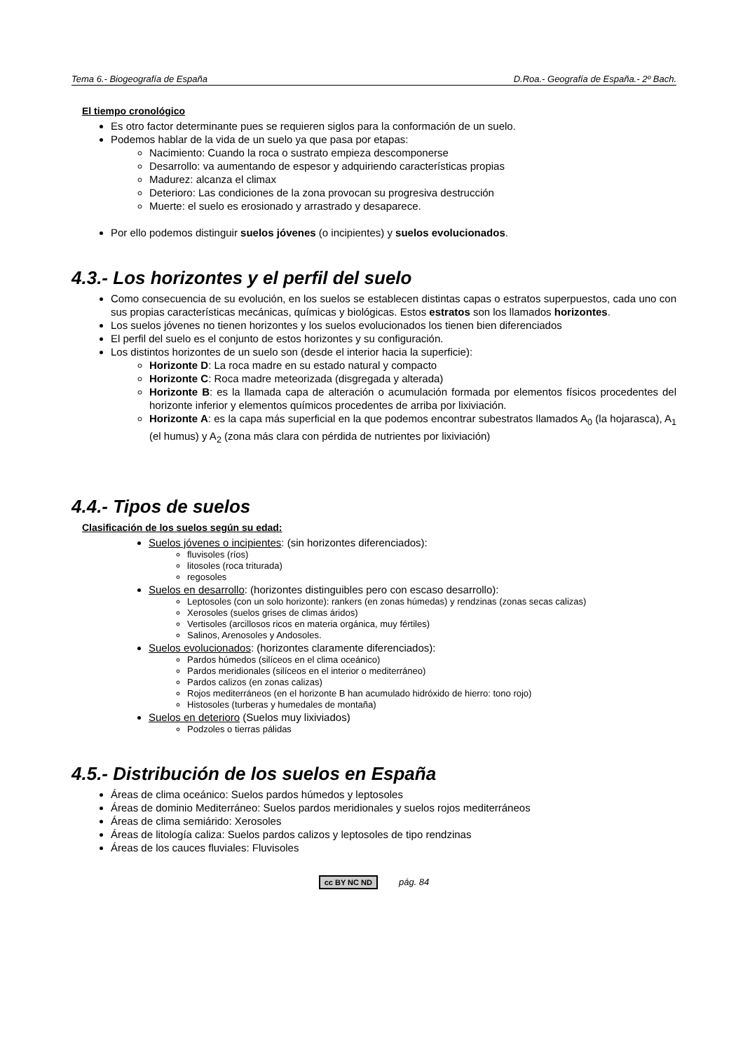Tema 6.- Biogeografía de España D.Roa.- Geografía de España.- 2º Bach.
El tiempo cronológico
Es otro factor determinante pues se requieren siglos para la conformación de un suelo.
Podemos hablar de la vida de un suelo ya que pasa por etapas:
Nacimiento: Cuando la roca o sustrato empieza descomponerse
Desarrollo: va aumentando de espesor y adquiriendo características propias
Madurez: alcanza el climax
Deterioro: Las condiciones de la zona provocan su progresiva destrucción
Muerte: el suelo es erosionado y arrastrado y desaparece.
Por ello podemos distinguir suelos jóvenes (o incipientes) y suelos evolucionados.
4.3.- Los horizontes y el perfil del suelo
Como consecuencia de su evolución, en los suelos se establecen distintas capas o estratos superpuestos, cada uno con sus propias características mecánicas, químicas y biológicas. Estos estratos son los llamados horizontes.
Los suelos jóvenes no tienen horizontes y los suelos evolucionados los tienen bien diferenciados
El perfil del suelo es el conjunto de estos horizontes y su configuración.
Los distintos horizontes de un suelo son (desde el interior hacia la superficie):
Horizonte D: La roca madre en su estado natural y compacto
Horizonte C: Roca madre meteorizada (disgregada y alterada)
Horizonte B: es la llamada capa de alteración o acumulación formada por elementos físicos procedentes del horizonte inferior y elementos químicos procedentes de arriba por lixiviación.
Horizonte A: es la capa más superficial en la que podemos encontrar subestratos llamados A<sub>0</sub> (la hojarasca), A<sub>1</sub> (el humus) y A<sub>2</sub> (zona más clara con pérdida de nutrientes por lixiviación)
4.4.- Tipos de suelos
Clasificación de los suelos según su edad:
Suelos jóvenes o incipientes: (sin horizontes diferenciados):
fluvisoles (ríos)
litosoles (roca triturada)
regosoles
Suelos en desarrollo: (horizontes distinguibles pero con escaso desarrollo):
Leptosoles (con un solo horizonte): rankers (en zonas húmedas) y rendzinas (zonas secas calizas)
Xerosoles (suelos grises de climas áridos)
Vertisoles (arcillosos ricos en materia orgánica, muy fértiles)
Salinos, Arenosoles y Andosoles.
Suelos evolucionados: (horizontes claramente diferenciados):
Pardos húmedos (silíceos en el clima oceánico)
Pardos meridionales (silíceos en el interior o mediterráneo)
Pardos calizos (en zonas calizas)
Rojos mediterráneos (en el horizonte B han acumulado hidróxido de hierro: tono rojo)
Histosoles (turberas y humedales de montaña)
Suelos en deterioro (Suelos muy lixiviados)
Podzoles o tierras pálidas
4.5.- Distribución de los suelos en España
Áreas de clima oceánico: Suelos pardos húmedos y leptosoles
Áreas de dominio Mediterráneo: Suelos pardos meridionales y suelos rojos mediterráneos
Áreas de clima semiárido: Xerosoles
Áreas de litología caliza: Suelos pardos calizos y leptosoles de tipo rendzinas
Áreas de los cauces fluviales: Fluvisoles
cc BY NC ND pág. 84